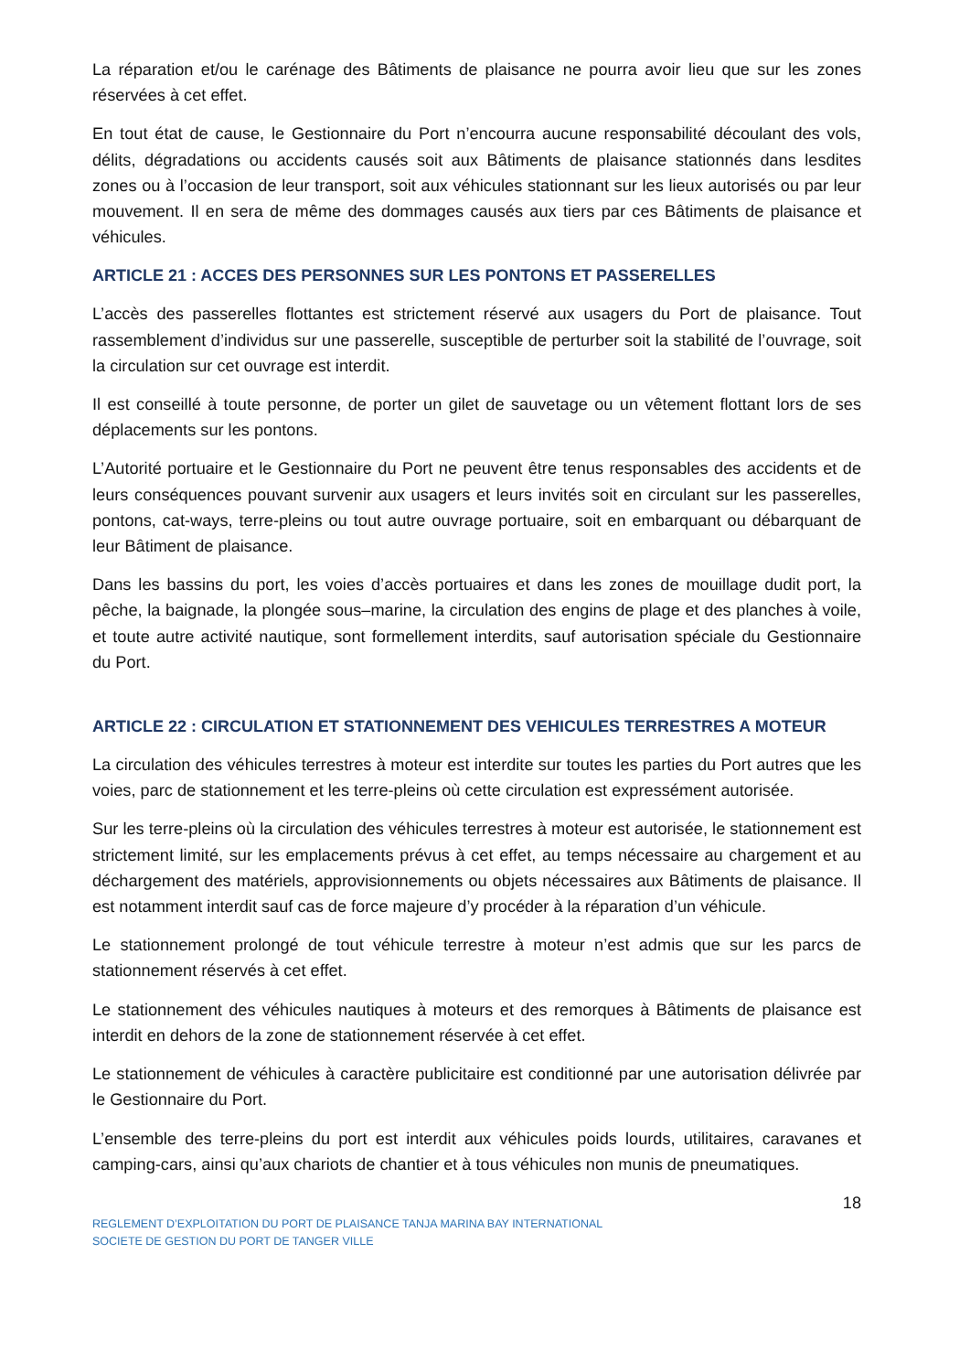La réparation et/ou le carénage des Bâtiments de plaisance ne pourra avoir lieu que sur les zones réservées à cet effet.
En tout état de cause, le Gestionnaire du Port n’encourra aucune responsabilité découlant des vols, délits, dégradations ou accidents causés soit aux Bâtiments de plaisance stationnés dans lesdites zones ou à l’occasion de leur transport, soit aux véhicules stationnant sur les lieux autorisés ou par leur mouvement. Il en sera de même des dommages causés aux tiers par ces Bâtiments de plaisance et véhicules.
ARTICLE 21 : ACCES DES PERSONNES SUR LES PONTONS ET PASSERELLES
L’accès des passerelles flottantes est strictement réservé aux usagers du Port de plaisance. Tout rassemblement d’individus sur une passerelle, susceptible de perturber soit la stabilité de l’ouvrage, soit la circulation sur cet ouvrage est interdit.
Il est conseillé à toute personne, de porter un gilet de sauvetage ou un vêtement flottant lors de ses déplacements sur les pontons.
L’Autorité portuaire et le Gestionnaire du Port ne peuvent être tenus responsables des accidents et de leurs conséquences pouvant survenir aux usagers et leurs invités soit en circulant sur les passerelles, pontons, cat-ways, terre-pleins ou tout autre ouvrage portuaire, soit en embarquant ou débarquant de leur Bâtiment de plaisance.
Dans les bassins du port, les voies d’accès portuaires et dans les zones de mouillage dudit port, la pêche, la baignade, la plongée sous–marine, la circulation des engins de plage et des planches à voile, et toute autre activité nautique, sont formellement interdits, sauf autorisation spéciale du Gestionnaire du Port.
ARTICLE 22 : CIRCULATION ET STATIONNEMENT DES VEHICULES TERRESTRES A MOTEUR
La circulation des véhicules terrestres à moteur est interdite sur toutes les parties du Port autres que les voies, parc de stationnement et les terre-pleins où cette circulation est expressément autorisée.
Sur les terre-pleins où la circulation des véhicules terrestres à moteur est autorisée, le stationnement est strictement limité, sur les emplacements prévus à cet effet, au temps nécessaire au chargement et au déchargement des matériels, approvisionnements ou objets nécessaires aux Bâtiments de plaisance. Il est notamment interdit sauf cas de force majeure d’y procéder à la réparation d’un véhicule.
Le stationnement prolongé de tout véhicule terrestre à moteur n’est admis que sur les parcs de stationnement réservés à cet effet.
Le stationnement des véhicules nautiques à moteurs et des remorques à Bâtiments de plaisance est interdit en dehors de la zone de stationnement réservée à cet effet.
Le stationnement de véhicules à caractère publicitaire est conditionné par une autorisation délivrée par le Gestionnaire du Port.
L’ensemble des terre-pleins du port est interdit aux véhicules poids lourds, utilitaires, caravanes et camping-cars, ainsi qu’aux chariots de chantier et à tous véhicules non munis de pneumatiques.
18
REGLEMENT D’EXPLOITATION DU PORT DE PLAISANCE TANJA MARINA BAY INTERNATIONAL
SOCIETE DE GESTION DU PORT DE TANGER VILLE